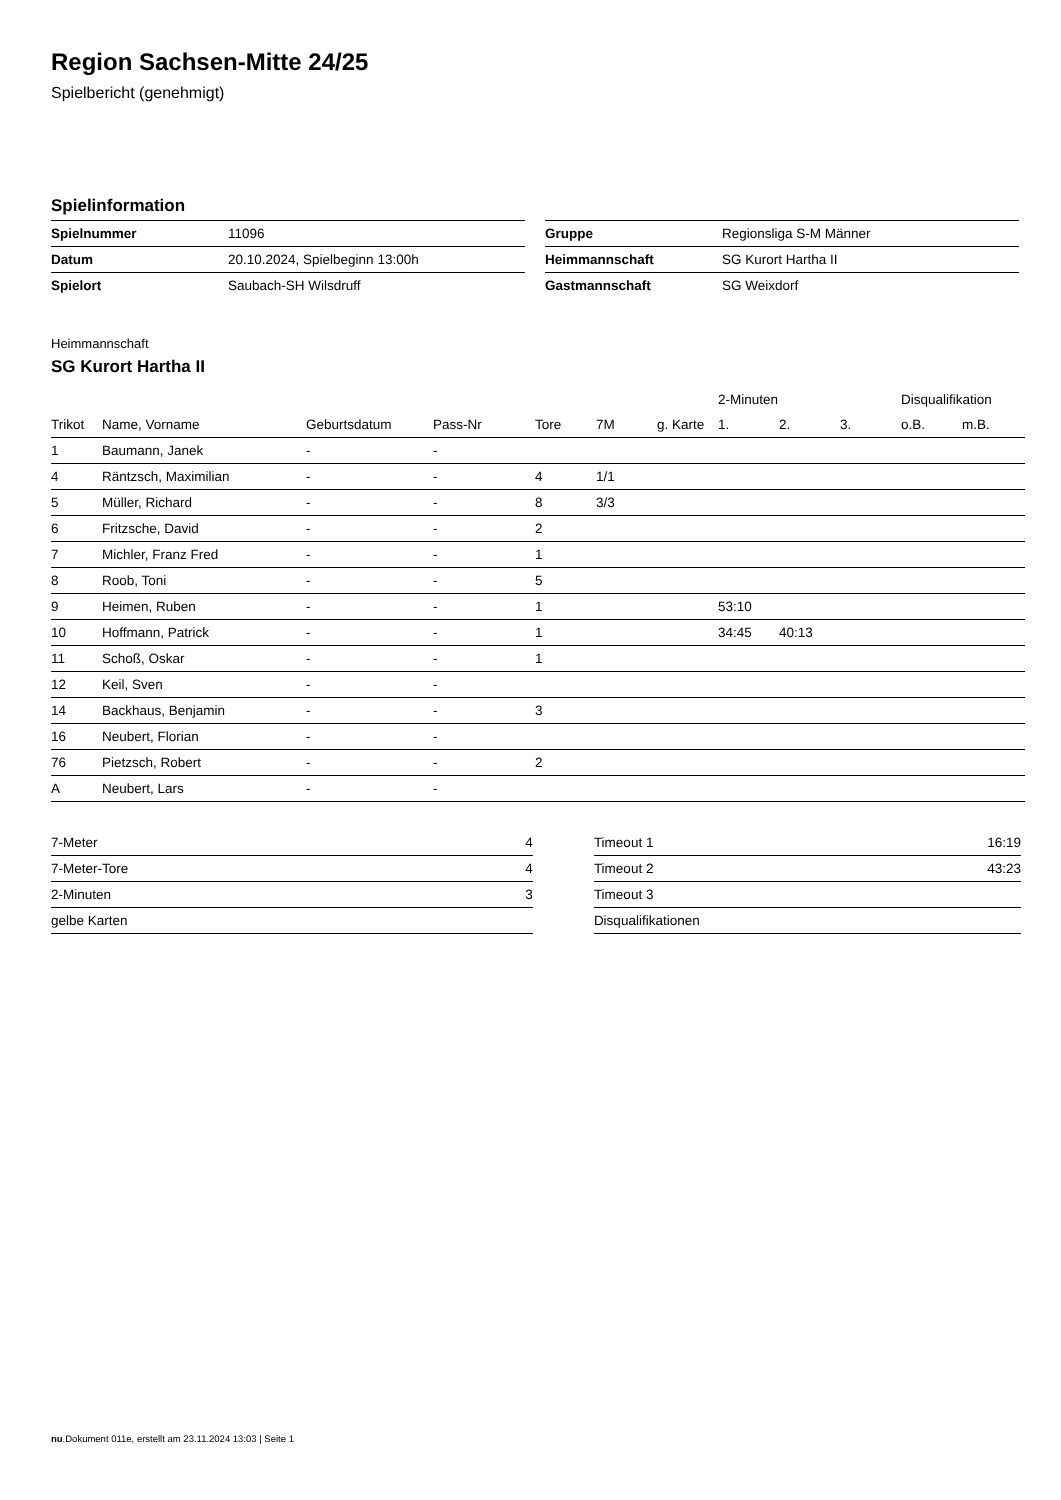Region Sachsen-Mitte 24/25
Spielbericht (genehmigt)
Spielinformation
| Spielnummer | 11096 |
| Datum | 20.10.2024, Spielbeginn 13:00h |
| Spielort | Saubach-SH Wilsdruff |
| Gruppe | Regionsliga S-M Männer |
| Heimmannschaft | SG Kurort Hartha II |
| Gastmannschaft | SG Weixdorf |
Heimmannschaft
SG Kurort Hartha II
| | | | | | | | 2-Minuten | | | Disqualifikation | |
| --- | --- | --- | --- | --- | --- | --- | --- | --- | --- | --- | --- |
| Trikot | Name, Vorname | Geburtsdatum | Pass-Nr | Tore | 7M | g. Karte | 1. | 2. | 3. | o.B. | m.B. |
| 1 | Baumann, Janek | - | - | | | | | | | | |
| 4 | Räntzsch, Maximilian | - | - | 4 | 1/1 | | | | | | |
| 5 | Müller, Richard | - | - | 8 | 3/3 | | | | | | |
| 6 | Fritzsche, David | - | - | 2 | | | | | | | |
| 7 | Michler, Franz Fred | - | - | 1 | | | | | | | |
| 8 | Roob, Toni | - | - | 5 | | | | | | | |
| 9 | Heimen, Ruben | - | - | 1 | | | 53:10 | | | | |
| 10 | Hoffmann, Patrick | - | - | 1 | | | 34:45 | 40:13 | | | |
| 11 | Schoß, Oskar | - | - | 1 | | | | | | | |
| 12 | Keil, Sven | - | - | | | | | | | | |
| 14 | Backhaus, Benjamin | - | - | 3 | | | | | | | |
| 16 | Neubert, Florian | - | - | | | | | | | | |
| 76 | Pietzsch, Robert | - | - | 2 | | | | | | | |
| A | Neubert, Lars | - | - | | | | | | | | |
| 7-Meter | 4 |
| 7-Meter-Tore | 4 |
| 2-Minuten | 3 |
| gelbe Karten | |
| Timeout 1 | 16:19 |
| Timeout 2 | 43:23 |
| Timeout 3 | |
| Disqualifikationen | |
nu.Dokument 011e, erstellt am 23.11.2024 13:03 | Seite 1